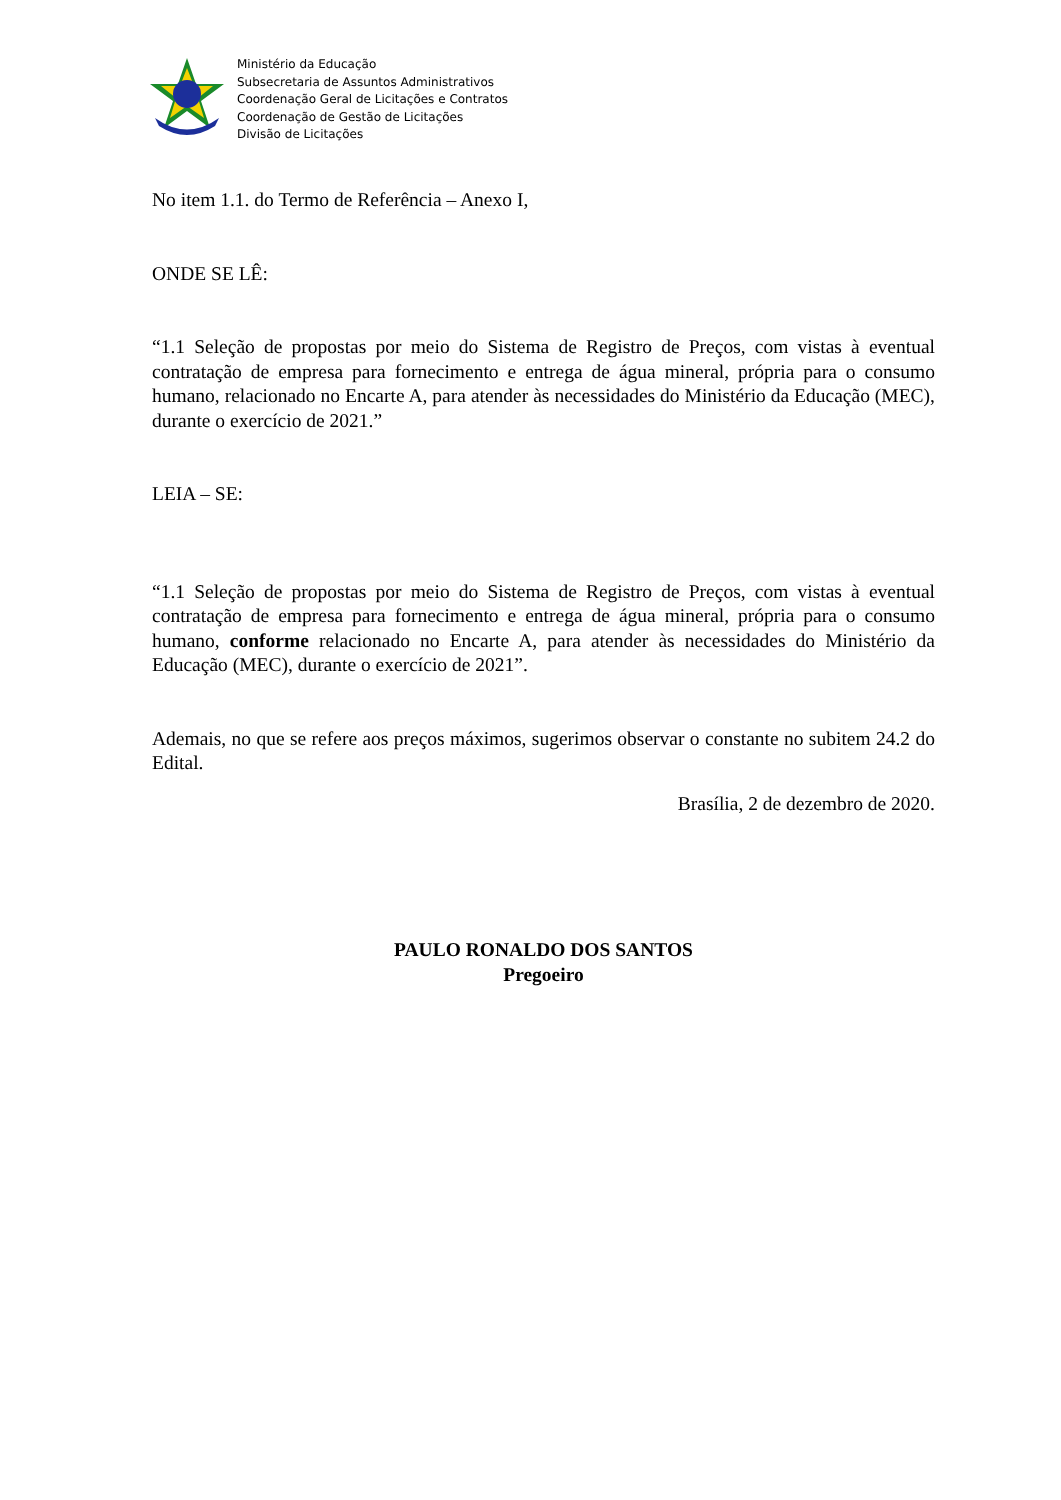Ministério da Educação
Subsecretaria de Assuntos Administrativos
Coordenação Geral de Licitações e Contratos
Coordenação de Gestão de Licitações
Divisão de Licitações
No item 1.1. do Termo de Referência – Anexo I,
ONDE SE LÊ:
“1.1 Seleção de propostas por meio do Sistema de Registro de Preços, com vistas à eventual contratação de empresa para fornecimento e entrega de água mineral, própria para o consumo humano, relacionado no Encarte A, para atender às necessidades do Ministério da Educação (MEC), durante o exercício de 2021.”
LEIA – SE:
“1.1 Seleção de propostas por meio do Sistema de Registro de Preços, com vistas à eventual contratação de empresa para fornecimento e entrega de água mineral, própria para o consumo humano, conforme relacionado no Encarte A, para atender às necessidades do Ministério da Educação (MEC), durante o exercício de 2021”.
Ademais, no que se refere aos preços máximos, sugerimos observar o constante no subitem 24.2 do Edital.
Brasília, 2 de dezembro de 2020.
PAULO RONALDO DOS SANTOS
Pregoeiro